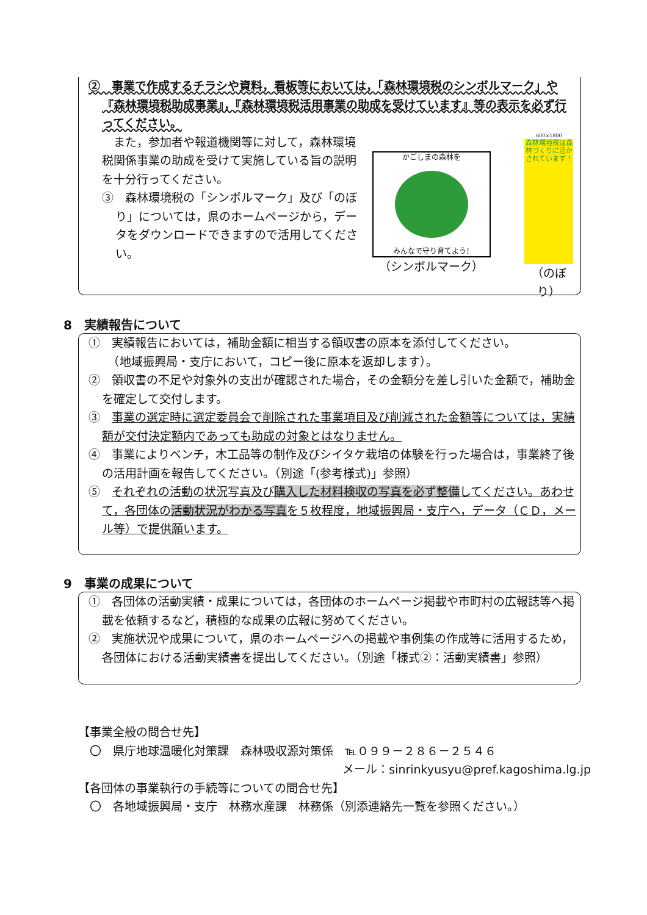②　事業で作成するチラシや資料，看板等においては，「森林環境税のシンボルマーク」や『森林環境税助成事業』，『森林環境税活用事業の助成を受けています』等の表示を必ず行ってください。
　また，参加者や報道機関等に対して，森林環境税関係事業の助成を受けて実施している旨の説明を十分行ってください。
③　森林環境税の「シンボルマーク」及び「のぼり」については，県のホームページから，データをダウンロードできますので活用してください。
かごしまの森林を
みんなで守り育てよう!
（シンボルマーク）
600×1800
森林環境税は森林づくりに活かされています！
（のぼり）
8　実績報告について
①　実績報告においては，補助金額に相当する領収書の原本を添付してください。
　（地域振興局・支庁において，コピー後に原本を返却します）。
②　領収書の不足や対象外の支出が確認された場合，その金額分を差し引いた金額で，補助金を確定して交付します。
③　事業の選定時に選定委員会で削除された事業項目及び削減された金額等については，実績額が交付決定額内であっても助成の対象とはなりません。
④　事業によりベンチ，木工品等の制作及びシイタケ栽培の体験を行った場合は，事業終了後の活用計画を報告してください。（別途「(参考様式)」参照）
⑤　それぞれの活動の状況写真及び購入した材料検収の写真を必ず整備してください。あわせて，各団体の活動状況がわかる写真を５枚程度，地域振興局・支庁へ，データ（ＣＤ，メール等）で提供願います。
9　事業の成果について
①　各団体の活動実績・成果については，各団体のホームページ掲載や市町村の広報誌等へ掲載を依頼するなど，積極的な成果の広報に努めてください。
②　実施状況や成果について，県のホームページへの掲載や事例集の作成等に活用するため，各団体における活動実績書を提出してください。（別途「様式②：活動実績書」参照）
【事業全般の問合せ先】
　〇　県庁地球温暖化対策課　森林吸収源対策係　℡０９９－２８６－２５４６
メール：sinrinkyusyu@pref.kagoshima.lg.jp
【各団体の事業執行の手続等についての問合せ先】
　〇　各地域振興局・支庁　林務水産課　林務係（別添連絡先一覧を参照ください。）